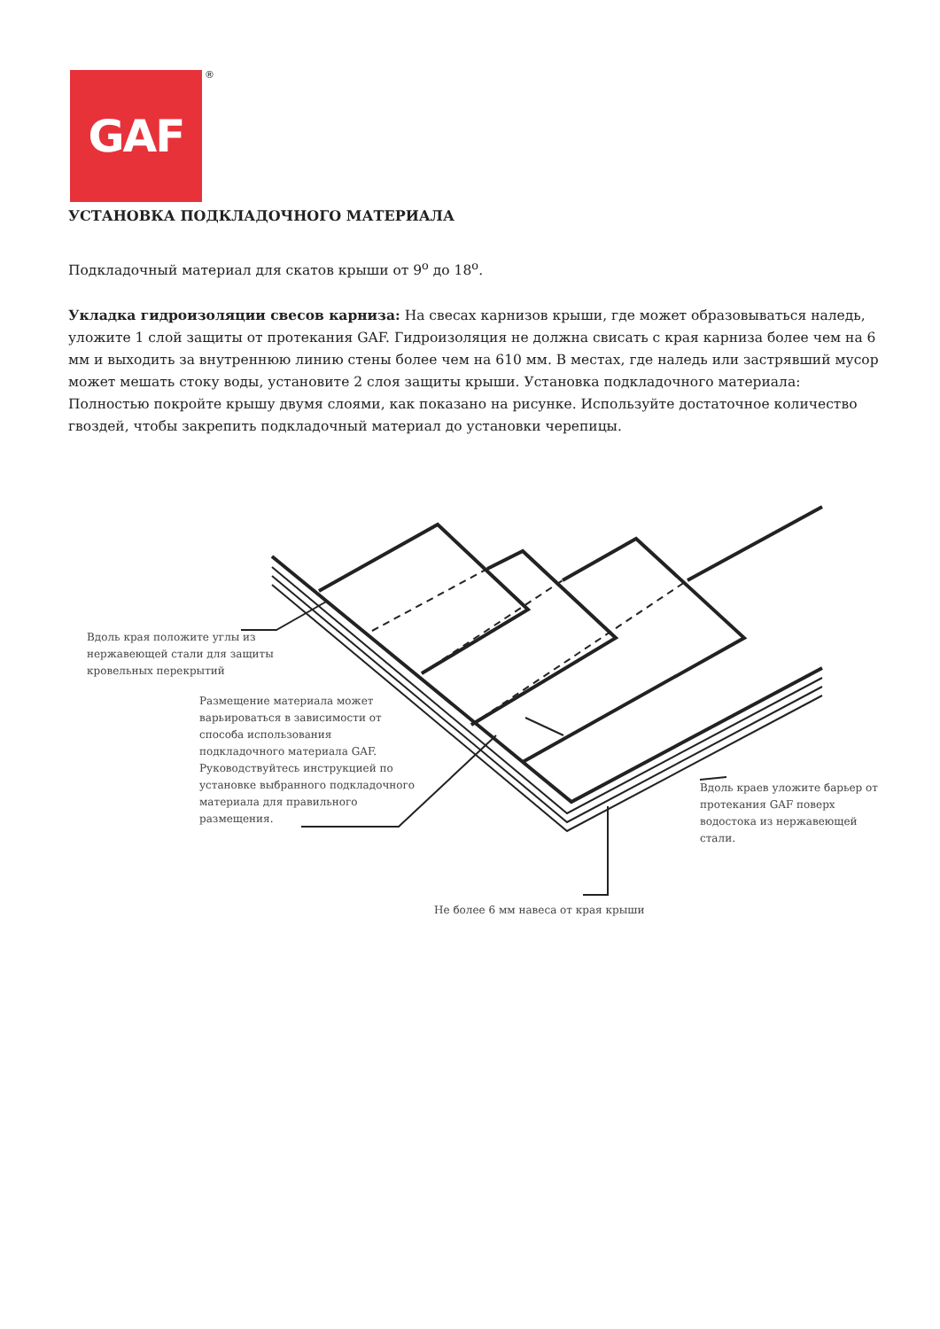GAF ®
УСТАНОВКА ПОДКЛАДОЧНОГО МАТЕРИАЛА
Подкладочный материал для скатов крыши от 9<sup>о</sup> до 18<sup>о</sup>.
Укладка гидроизоляции свесов карниза: На свесах карнизов крыши, где может образовываться наледь, уложите 1 слой защиты от протекания GAF. Гидроизоляция не должна свисать с края карниза более чем на 6 мм и выходить за внутреннюю линию стены более чем на 610 мм. В местах, где наледь или застрявший мусор может мешать стоку воды, установите 2 слоя защиты крыши. Установка подкладочного материала: Полностью покройте крышу двумя слоями, как показано на рисунке. Используйте достаточное количество гвоздей, чтобы закрепить подкладочный материал до установки черепицы.
Вдоль края положите углы из
нержавеющей стали для защиты
кровельных перекрытий
Размещение материала может
варьироваться в зависимости от
способа использования
подкладочного материала GAF.
Руководствуйтесь инструкцией по
установке выбранного подкладочного
материала для правильного
размещения.
Вдоль краев уложите барьер от
протекания GAF поверх
водостока из нержавеющей
стали.
Не более 6 мм навеса от края крыши